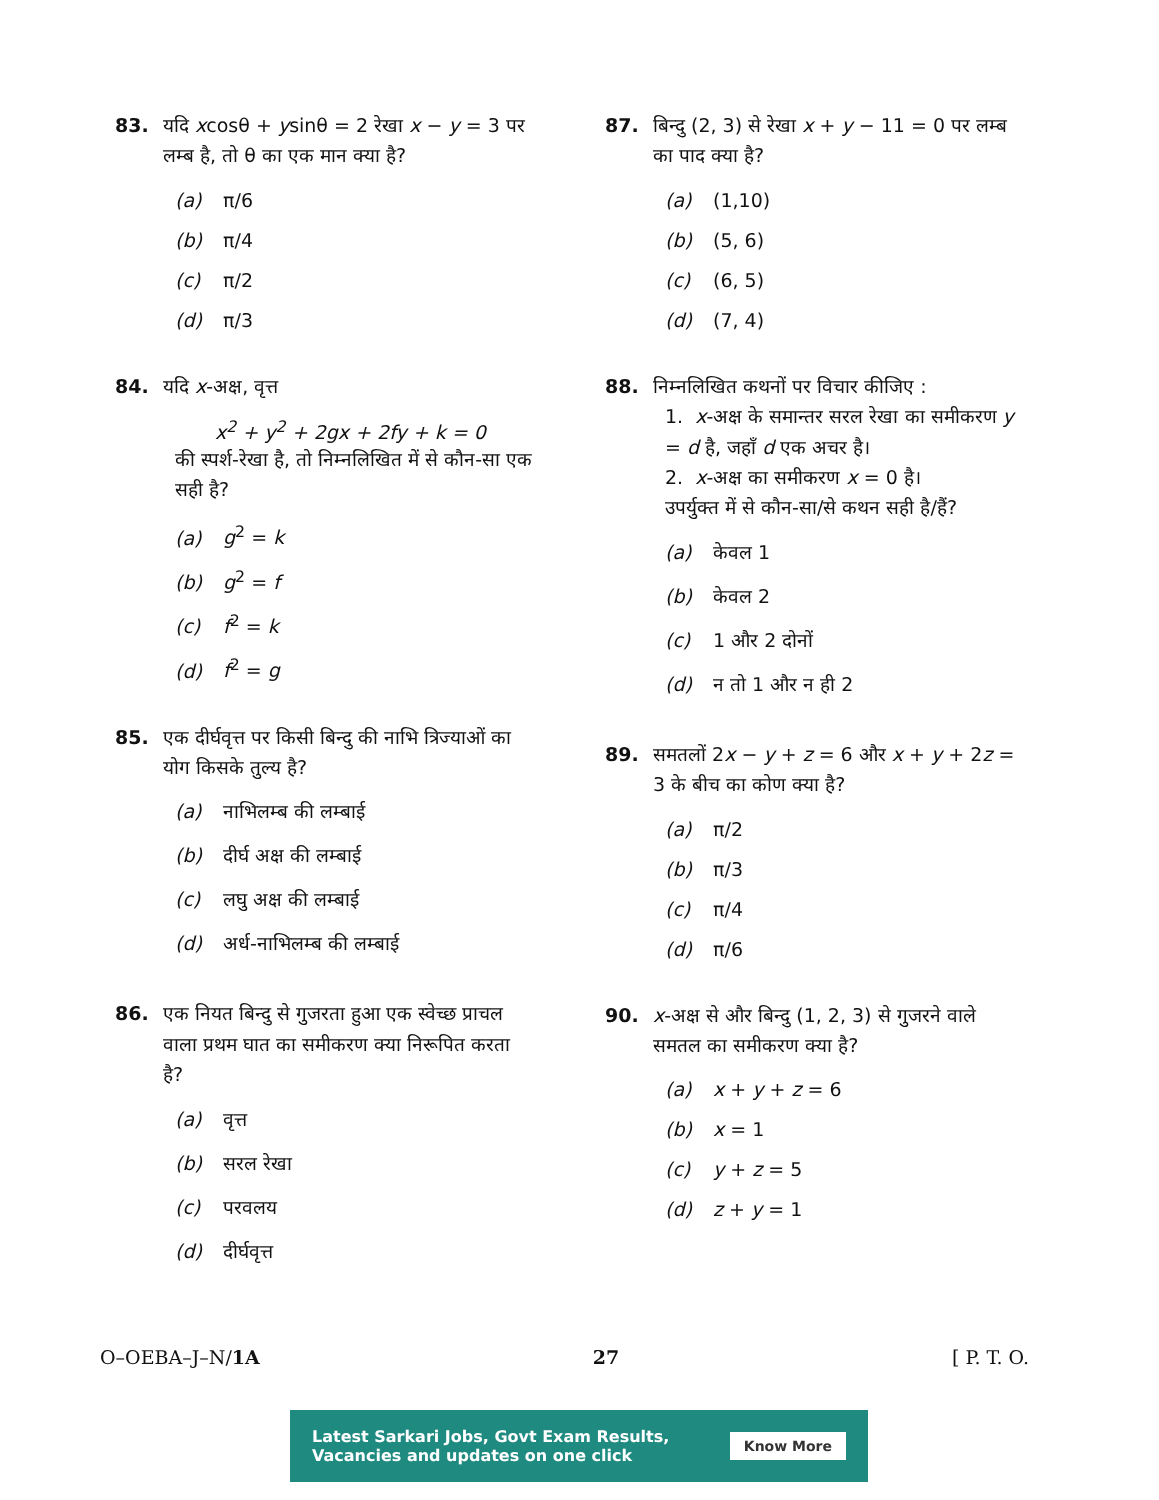83. यदि xcosθ + ysinθ = 2 रेखा x − y = 3 पर लम्ब है, तो θ का एक मान क्या है?
(a) π/6
(b) π/4
(c) π/2
(d) π/3
84. यदि x-अक्ष, वृत्त
x<sup>2</sup> + y<sup>2</sup> + 2gx + 2fy + k = 0
की स्पर्श-रेखा है, तो निम्नलिखित में से कौन-सा एक सही है?
(a) g<sup>2</sup> = k
(b) g<sup>2</sup> = f
(c) f<sup>2</sup> = k
(d) f<sup>2</sup> = g
85. एक दीर्घवृत्त पर किसी बिन्दु की नाभि त्रिज्याओं का योग किसके तुल्य है?
(a) नाभिलम्ब की लम्बाई
(b) दीर्घ अक्ष की लम्बाई
(c) लघु अक्ष की लम्बाई
(d) अर्ध-नाभिलम्ब की लम्बाई
86. एक नियत बिन्दु से गुजरता हुआ एक स्वेच्छ प्राचल वाला प्रथम घात का समीकरण क्या निरूपित करता है?
(a) वृत्त
(b) सरल रेखा
(c) परवलय
(d) दीर्घवृत्त
87. बिन्दु (2, 3) से रेखा x + y − 11 = 0 पर लम्ब का पाद क्या है?
(a) (1,10)
(b) (5, 6)
(c) (6, 5)
(d) (7, 4)
88. निम्नलिखित कथनों पर विचार कीजिए :
1. x-अक्ष के समान्तर सरल रेखा का समीकरण y = d है, जहाँ d एक अचर है।
2. x-अक्ष का समीकरण x = 0 है।
उपर्युक्त में से कौन-सा/से कथन सही है/हैं?
(a) केवल 1
(b) केवल 2
(c) 1 और 2 दोनों
(d) न तो 1 और न ही 2
89. समतलों 2x − y + z = 6 और x + y + 2z = 3 के बीच का कोण क्या है?
(a) π/2
(b) π/3
(c) π/4
(d) π/6
90. x-अक्ष से और बिन्दु (1, 2, 3) से गुजरने वाले समतल का समीकरण क्या है?
(a) x + y + z = 6
(b) x = 1
(c) y + z = 5
(d) z + y = 1
O–OEBA–J–N/1A 27 [ P. T. O.
Latest Sarkari Jobs, Govt Exam Results,
Vacancies and updates on one click Know More